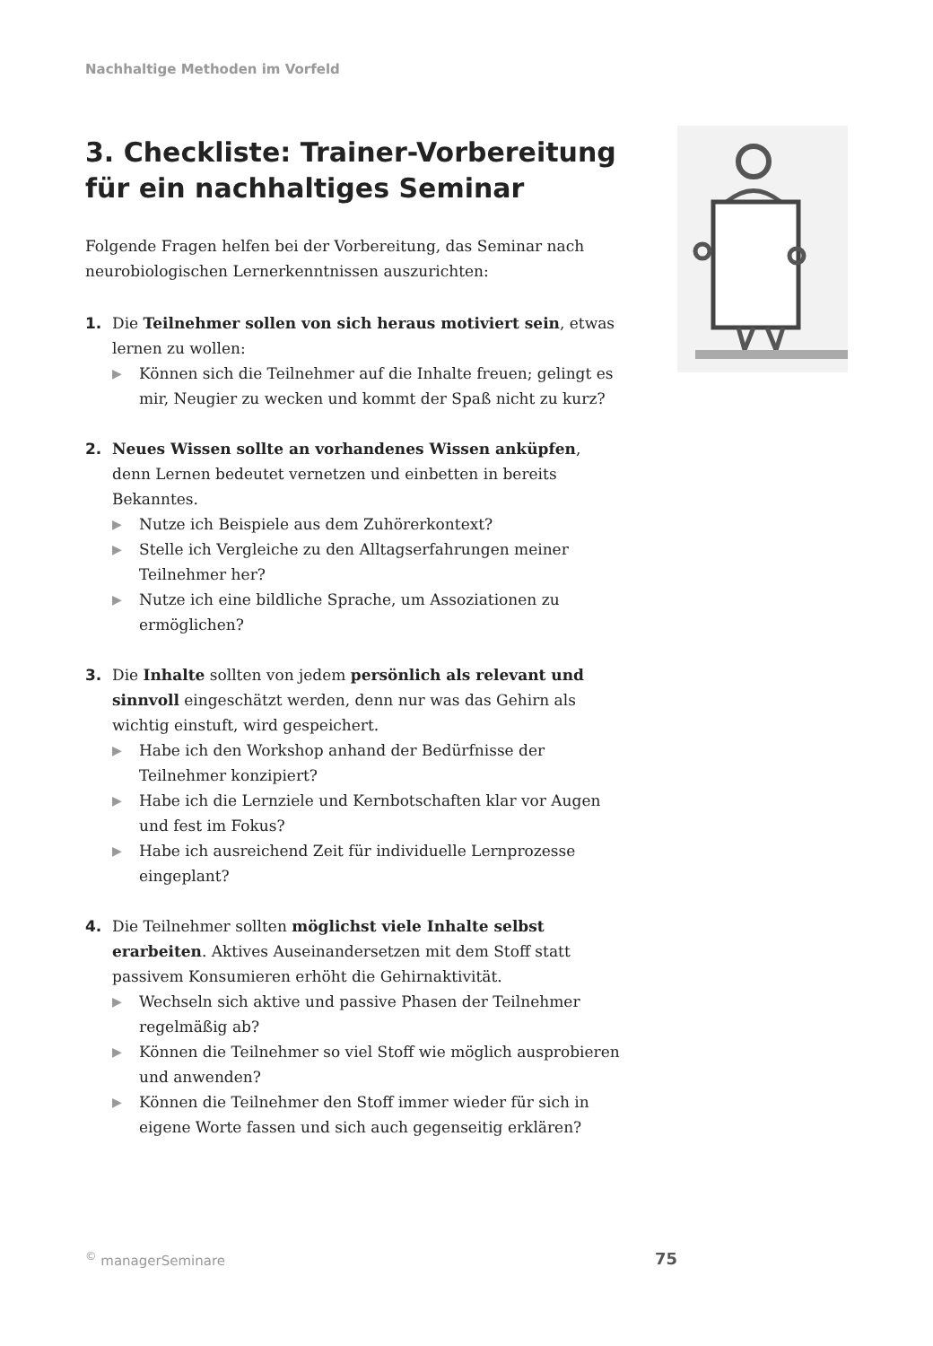Nachhaltige Methoden im Vorfeld
3. Checkliste: Trainer-Vorbereitung für ein nachhaltiges Seminar
Folgende Fragen helfen bei der Vorbereitung, das Seminar nach neurobiologischen Lernerkenntnissen auszurichten:
1. Die Teilnehmer sollen von sich heraus motiviert sein, etwas lernen zu wollen:
▶ Können sich die Teilnehmer auf die Inhalte freuen; gelingt es mir, Neugier zu wecken und kommt der Spaß nicht zu kurz?
2. Neues Wissen sollte an vorhandenes Wissen anküpfen, denn Lernen bedeutet vernetzen und einbetten in bereits Bekanntes.
▶ Nutze ich Beispiele aus dem Zuhörerkontext?
▶ Stelle ich Vergleiche zu den Alltagserfahrungen meiner Teilnehmer her?
▶ Nutze ich eine bildliche Sprache, um Assoziationen zu ermöglichen?
3. Die Inhalte sollten von jedem persönlich als relevant und sinnvoll eingeschätzt werden, denn nur was das Gehirn als wichtig einstuft, wird gespeichert.
▶ Habe ich den Workshop anhand der Bedürfnisse der Teilnehmer konzipiert?
▶ Habe ich die Lernziele und Kernbotschaften klar vor Augen und fest im Fokus?
▶ Habe ich ausreichend Zeit für individuelle Lernprozesse eingeplant?
4. Die Teilnehmer sollten möglichst viele Inhalte selbst erarbeiten. Aktives Auseinandersetzen mit dem Stoff statt passivem Konsumieren erhöht die Gehirnaktivität.
▶ Wechseln sich aktive und passive Phasen der Teilnehmer regelmäßig ab?
▶ Können die Teilnehmer so viel Stoff wie möglich ausprobieren und anwenden?
▶ Können die Teilnehmer den Stoff immer wieder für sich in eigene Worte fassen und sich auch gegenseitig erklären?
<sup>©</sup> managerSeminare 75